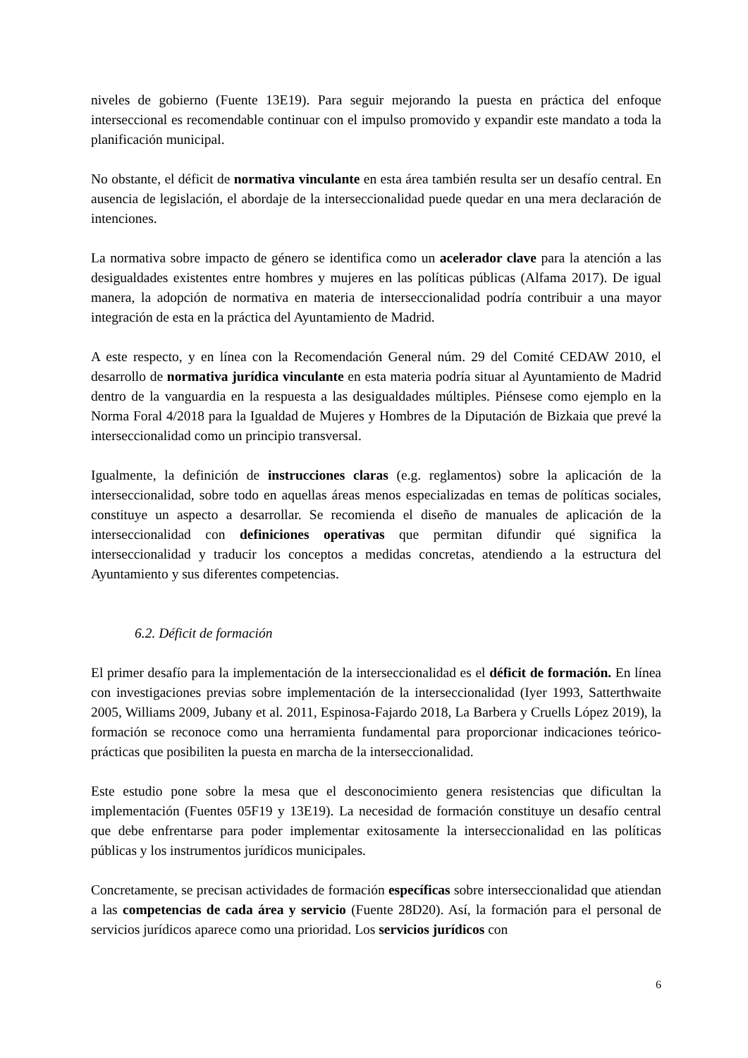niveles de gobierno (Fuente 13E19). Para seguir mejorando la puesta en práctica del enfoque interseccional es recomendable continuar con el impulso promovido y expandir este mandato a toda la planificación municipal.
No obstante, el déficit de normativa vinculante en esta área también resulta ser un desafío central. En ausencia de legislación, el abordaje de la interseccionalidad puede quedar en una mera declaración de intenciones.
La normativa sobre impacto de género se identifica como un acelerador clave para la atención a las desigualdades existentes entre hombres y mujeres en las políticas públicas (Alfama 2017). De igual manera, la adopción de normativa en materia de interseccionalidad podría contribuir a una mayor integración de esta en la práctica del Ayuntamiento de Madrid.
A este respecto, y en línea con la Recomendación General núm. 29 del Comité CEDAW 2010, el desarrollo de normativa jurídica vinculante en esta materia podría situar al Ayuntamiento de Madrid dentro de la vanguardia en la respuesta a las desigualdades múltiples. Piénsese como ejemplo en la Norma Foral 4/2018 para la Igualdad de Mujeres y Hombres de la Diputación de Bizkaia que prevé la interseccionalidad como un principio transversal.
Igualmente, la definición de instrucciones claras (e.g. reglamentos) sobre la aplicación de la interseccionalidad, sobre todo en aquellas áreas menos especializadas en temas de políticas sociales, constituye un aspecto a desarrollar. Se recomienda el diseño de manuales de aplicación de la interseccionalidad con definiciones operativas que permitan difundir qué significa la interseccionalidad y traducir los conceptos a medidas concretas, atendiendo a la estructura del Ayuntamiento y sus diferentes competencias.
6.2. Déficit de formación
El primer desafío para la implementación de la interseccionalidad es el déficit de formación. En línea con investigaciones previas sobre implementación de la interseccionalidad (Iyer 1993, Satterthwaite 2005, Williams 2009, Jubany et al. 2011, Espinosa-Fajardo 2018, La Barbera y Cruells López 2019), la formación se reconoce como una herramienta fundamental para proporcionar indicaciones teórico-prácticas que posibiliten la puesta en marcha de la interseccionalidad.
Este estudio pone sobre la mesa que el desconocimiento genera resistencias que dificultan la implementación (Fuentes 05F19 y 13E19). La necesidad de formación constituye un desafío central que debe enfrentarse para poder implementar exitosamente la interseccionalidad en las políticas públicas y los instrumentos jurídicos municipales.
Concretamente, se precisan actividades de formación específicas sobre interseccionalidad que atiendan a las competencias de cada área y servicio (Fuente 28D20). Así, la formación para el personal de servicios jurídicos aparece como una prioridad. Los servicios jurídicos con
6